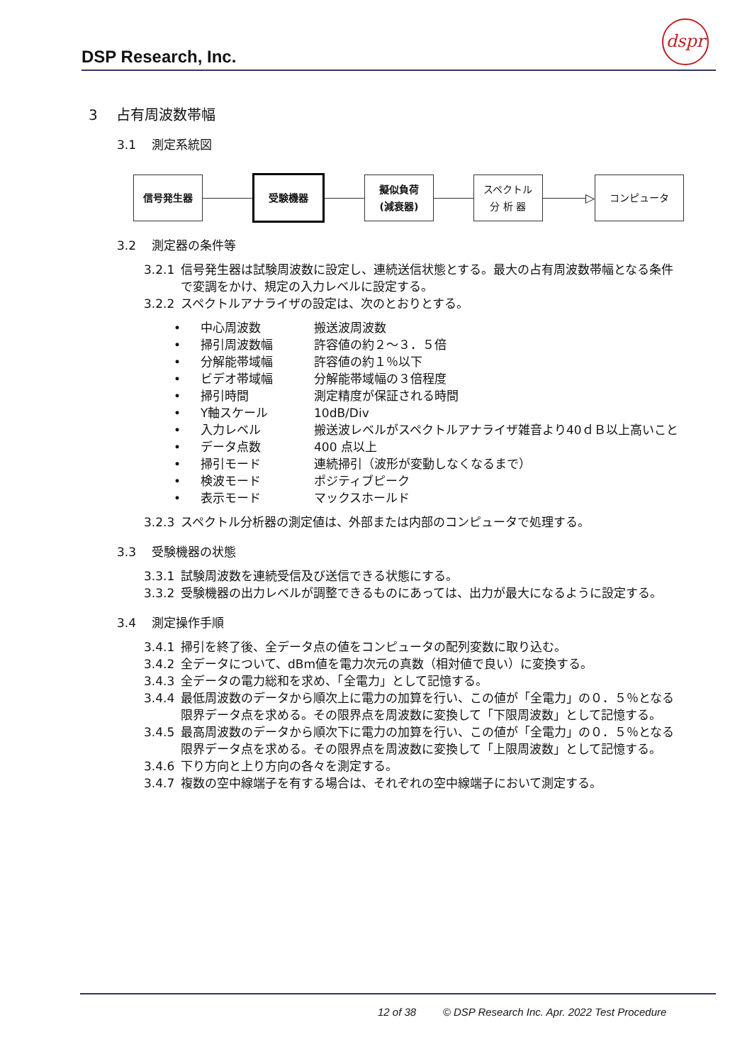DSP Research, Inc.
dspr
3　 占有周波数帯幅
3.1　 測定系統図
信号発生器 受験機器
擬似負荷
(減衰器)
スペクトル
分 析 器
▷
コンピュータ
3.2　 測定器の条件等
3.2.1 信号発生器は試験周波数に設定し、連続送信状態とする。最大の占有周波数帯幅となる条件で変調をかけ、規定の入力レベルに設定する。
3.2.2 スペクトルアナライザの設定は、次のとおりとする。
• 中心周波数 搬送波周波数
• 掃引周波数幅 許容値の約２～３．５倍
• 分解能帯域幅 許容値の約１％以下
• ビデオ帯域幅 分解能帯域幅の３倍程度
• 掃引時間 測定精度が保証される時間
• Y軸スケール 10dB/Div
• 入力レベル 搬送波レベルがスペクトルアナライザ雑音より40ｄＢ以上高いこと
• データ点数 400 点以上
• 掃引モード 連続掃引（波形が変動しなくなるまで）
• 検波モード ポジティブピーク
• 表示モード マックスホールド
3.2.3 スペクトル分析器の測定値は、外部または内部のコンピュータで処理する。
3.3　 受験機器の状態
3.3.1 試験周波数を連続受信及び送信できる状態にする。
3.3.2 受験機器の出力レベルが調整できるものにあっては、出力が最大になるように設定する。
3.4　 測定操作手順
3.4.1 掃引を終了後、全データ点の値をコンピュータの配列変数に取り込む。
3.4.2 全データについて、dBm値を電力次元の真数（相対値で良い）に変換する。
3.4.3 全データの電力総和を求め、「全電力」として記憶する。
3.4.4 最低周波数のデータから順次上に電力の加算を行い、この値が「全電力」の０．５％となる限界データ点を求める。その限界点を周波数に変換して「下限周波数」として記憶する。
3.4.5 最高周波数のデータから順次下に電力の加算を行い、この値が「全電力」の０．５％となる限界データ点を求める。その限界点を周波数に変換して「上限周波数」として記憶する。
3.4.6 下り方向と上り方向の各々を測定する。
3.4.7 複数の空中線端子を有する場合は、それぞれの空中線端子において測定する。
12 of 38 © DSP Research Inc. Apr. 2022 Test Procedure